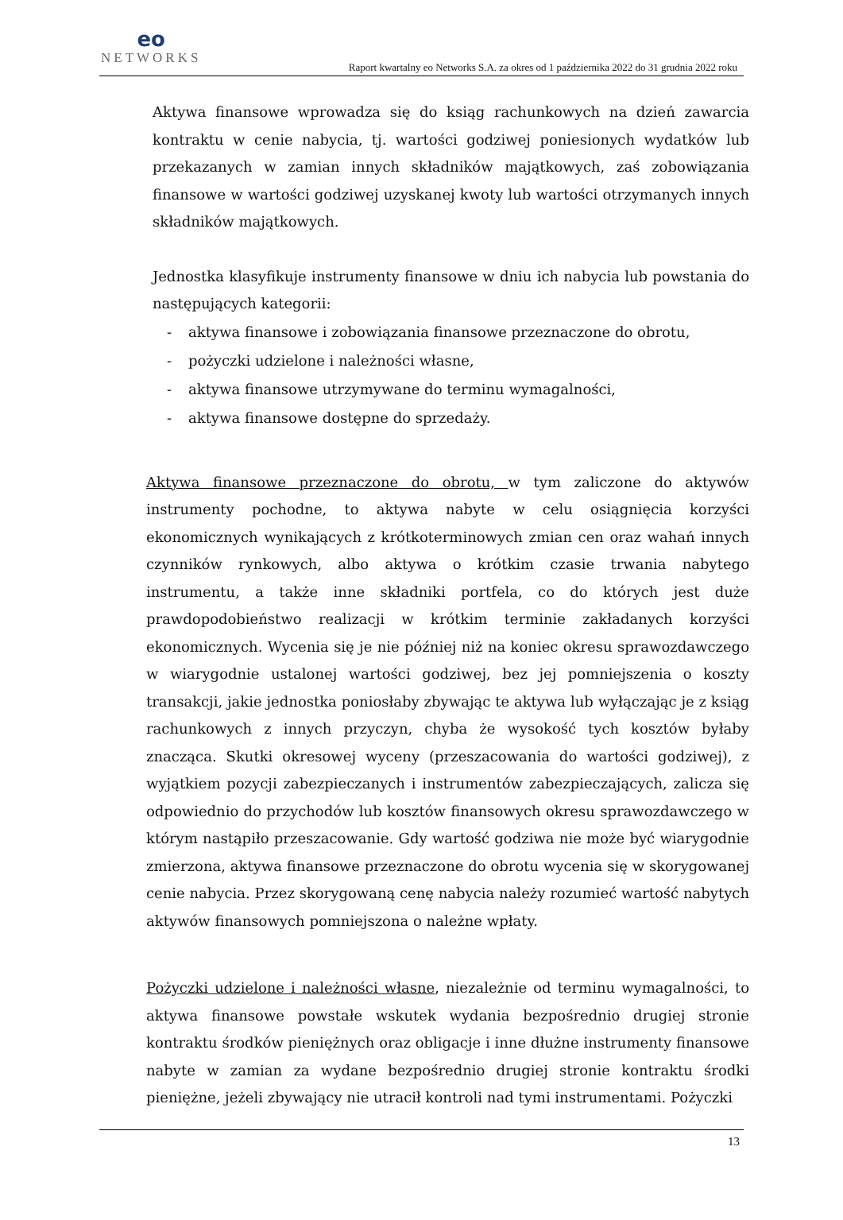eo
NETWORKS
Raport kwartalny eo Networks S.A. za okres od 1 października 2022 do 31 grudnia 2022 roku
Aktywa finansowe wprowadza się do ksiąg rachunkowych na dzień zawarcia kontraktu w cenie nabycia, tj. wartości godziwej poniesionych wydatków lub przekazanych w zamian innych składników majątkowych, zaś zobowiązania finansowe w wartości godziwej uzyskanej kwoty lub wartości otrzymanych innych składników majątkowych.
Jednostka klasyfikuje instrumenty finansowe w dniu ich nabycia lub powstania do następujących kategorii:
- aktywa finansowe i zobowiązania finansowe przeznaczone do obrotu,
- pożyczki udzielone i należności własne,
- aktywa finansowe utrzymywane do terminu wymagalności,
- aktywa finansowe dostępne do sprzedaży.
Aktywa finansowe przeznaczone do obrotu, w tym zaliczone do aktywów instrumenty pochodne, to aktywa nabyte w celu osiągnięcia korzyści ekonomicznych wynikających z krótkoterminowych zmian cen oraz wahań innych czynników rynkowych, albo aktywa o krótkim czasie trwania nabytego instrumentu, a także inne składniki portfela, co do których jest duże prawdopodobieństwo realizacji w krótkim terminie zakładanych korzyści ekonomicznych. Wycenia się je nie później niż na koniec okresu sprawozdawczego w wiarygodnie ustalonej wartości godziwej, bez jej pomniejszenia o koszty transakcji, jakie jednostka poniosłaby zbywając te aktywa lub wyłączając je z ksiąg rachunkowych z innych przyczyn, chyba że wysokość tych kosztów byłaby znacząca. Skutki okresowej wyceny (przeszacowania do wartości godziwej), z wyjątkiem pozycji zabezpieczanych i instrumentów zabezpieczających, zalicza się odpowiednio do przychodów lub kosztów finansowych okresu sprawozdawczego w którym nastąpiło przeszacowanie. Gdy wartość godziwa nie może być wiarygodnie zmierzona, aktywa finansowe przeznaczone do obrotu wycenia się w skorygowanej cenie nabycia. Przez skorygowaną cenę nabycia należy rozumieć wartość nabytych aktywów finansowych pomniejszona o należne wpłaty.
Pożyczki udzielone i należności własne, niezależnie od terminu wymagalności, to aktywa finansowe powstałe wskutek wydania bezpośrednio drugiej stronie kontraktu środków pieniężnych oraz obligacje i inne dłużne instrumenty finansowe nabyte w zamian za wydane bezpośrednio drugiej stronie kontraktu środki pieniężne, jeżeli zbywający nie utracił kontroli nad tymi instrumentami. Pożyczki
13